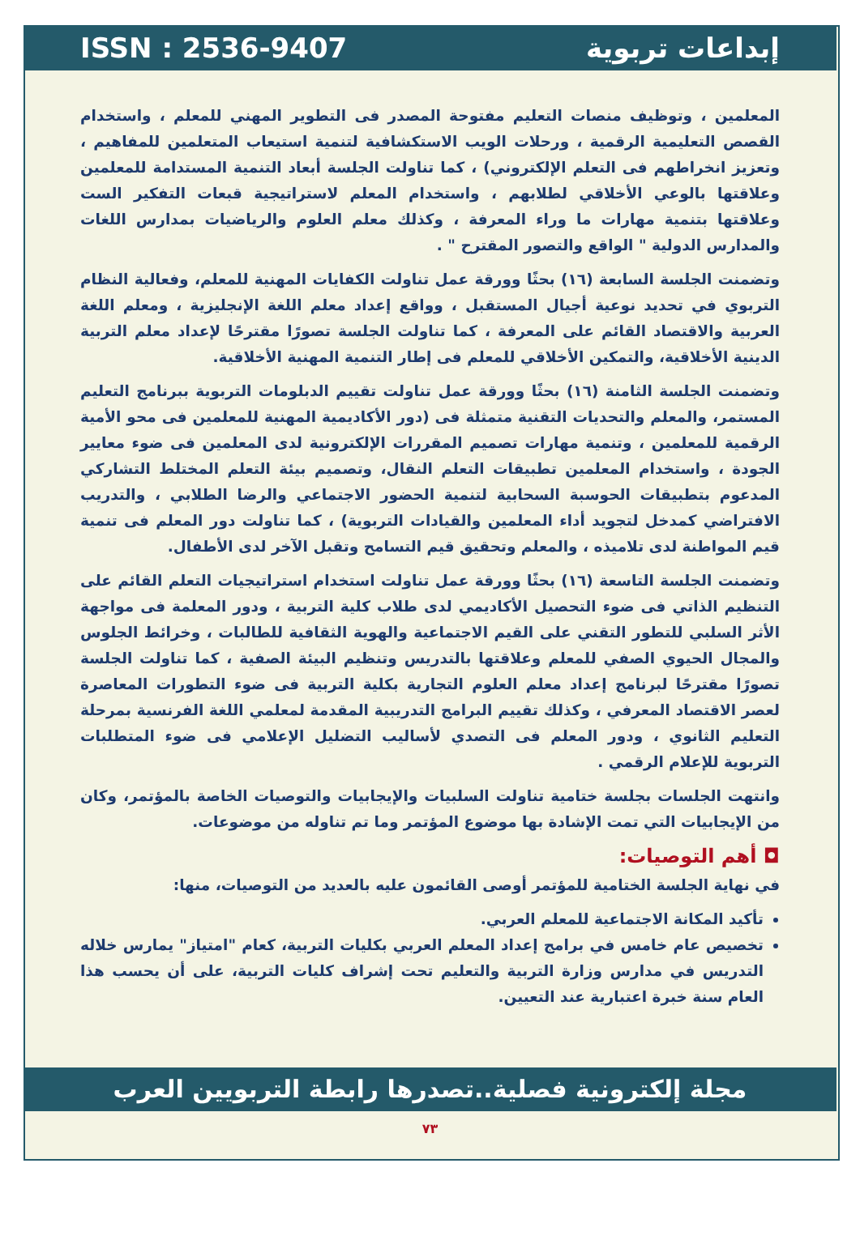ISSN : 2536-9407 إبداعات تربوية
المعلمين ، وتوظيف منصات التعليم مفتوحة المصدر فى التطوير المهني للمعلم ، واستخدام القصص التعليمية الرقمية ، ورحلات الويب الاستكشافية لتنمية استيعاب المتعلمين للمفاهيم ، وتعزيز انخراطهم فى التعلم الإلكتروني) ، كما تناولت الجلسة أبعاد التنمية المستدامة للمعلمين وعلاقتها بالوعي الأخلاقي لطلابهم ، واستخدام المعلم لاستراتيجية قبعات التفكير الست وعلاقتها بتنمية مهارات ما وراء المعرفة ، وكذلك معلم العلوم والرياضيات بمدارس اللغات والمدارس الدولية " الواقع والتصور المقترح " .
وتضمنت الجلسة السابعة (١٦) بحثًا وورقة عمل تناولت الكفايات المهنية للمعلم، وفعالية النظام التربوي في تحديد نوعية أجيال المستقبل ، وواقع إعداد معلم اللغة الإنجليزية ، ومعلم اللغة العربية والاقتصاد القائم على المعرفة ، كما تناولت الجلسة تصورًا مقترحًا لإعداد معلم التربية الدينية الأخلاقية، والتمكين الأخلاقي للمعلم فى إطار التنمية المهنية الأخلاقية.
وتضمنت الجلسة الثامنة (١٦) بحثًا وورقة عمل تناولت تقييم الدبلومات التربوية ببرنامج التعليم المستمر، والمعلم والتحديات التقنية متمثلة فى (دور الأكاديمية المهنية للمعلمين فى محو الأمية الرقمية للمعلمين ، وتنمية مهارات تصميم المقررات الإلكترونية لدى المعلمين فى ضوء معايير الجودة ، واستخدام المعلمين تطبيقات التعلم النقال، وتصميم بيئة التعلم المختلط التشاركي المدعوم بتطبيقات الحوسبة السحابية لتنمية الحضور الاجتماعي والرضا الطلابي ، والتدريب الافتراضي كمدخل لتجويد أداء المعلمين والقيادات التربوية) ، كما تناولت دور المعلم فى تنمية قيم المواطنة لدى تلاميذه ، والمعلم وتحقيق قيم التسامح وتقبل الآخر لدى الأطفال.
وتضمنت الجلسة التاسعة (١٦) بحثًا وورقة عمل تناولت استخدام استراتيجيات التعلم القائم على التنظيم الذاتي فى ضوء التحصيل الأكاديمي لدى طلاب كلية التربية ، ودور المعلمة فى مواجهة الأثر السلبي للتطور التقني على القيم الاجتماعية والهوية الثقافية للطالبات ، وخرائط الجلوس والمجال الحيوي الصفي للمعلم وعلاقتها بالتدريس وتنظيم البيئة الصفية ، كما تناولت الجلسة تصورًا مقترحًا لبرنامج إعداد معلم العلوم التجارية بكلية التربية فى ضوء التطورات المعاصرة لعصر الاقتصاد المعرفي ، وكذلك تقييم البرامج التدريبية المقدمة لمعلمي اللغة الفرنسية بمرحلة التعليم الثانوي ، ودور المعلم فى التصدي لأساليب التضليل الإعلامي فى ضوء المتطلبات التربوية للإعلام الرقمي .
وانتهت الجلسات بجلسة ختامية تناولت السلبيات والإيجابيات والتوصيات الخاصة بالمؤتمر، وكان من الإيجابيات التي تمت الإشادة بها موضوع المؤتمر وما تم تناوله من موضوعات.
◘ أهم التوصيات:
في نهاية الجلسة الختامية للمؤتمر أوصى القائمون عليه بالعديد من التوصيات، منها:
تأكيد المكانة الاجتماعية للمعلم العربي.
تخصيص عام خامس في برامج إعداد المعلم العربي بكليات التربية، كعام "امتياز" يمارس خلاله التدريس في مدارس وزارة التربية والتعليم تحت إشراف كليات التربية، على أن يحسب هذا العام سنة خبرة اعتبارية عند التعيين.
مجلة إلكترونية فصلية..تصدرها رابطة التربويين العرب
٧٣